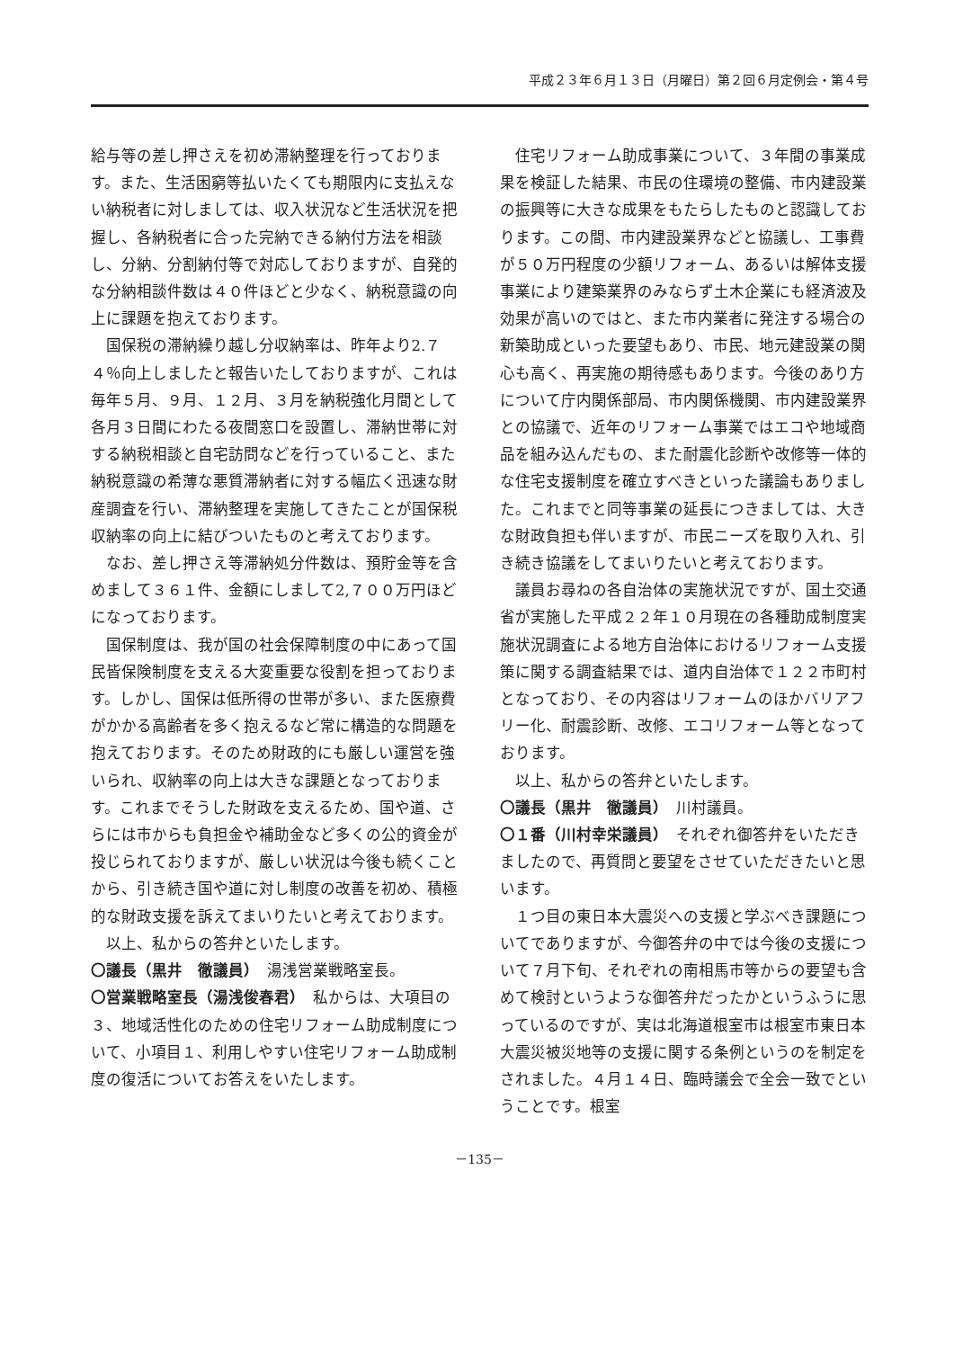平成２３年６月１３日（月曜日）第２回６月定例会・第４号
給与等の差し押さえを初め滞納整理を行っております。また、生活困窮等払いたくても期限内に支払えない納税者に対しましては、収入状況など生活状況を把握し、各納税者に合った完納できる納付方法を相談し、分納、分割納付等で対応しておりますが、自発的な分納相談件数は４０件ほどと少なく、納税意識の向上に課題を抱えております。
国保税の滞納繰り越し分収納率は、昨年より2.７４％向上しましたと報告いたしておりますが、これは毎年５月、９月、１２月、３月を納税強化月間として各月３日間にわたる夜間窓口を設置し、滞納世帯に対する納税相談と自宅訪問などを行っていること、また納税意識の希薄な悪質滞納者に対する幅広く迅速な財産調査を行い、滞納整理を実施してきたことが国保税収納率の向上に結びついたものと考えております。
なお、差し押さえ等滞納処分件数は、預貯金等を含めまして３６１件、金額にしまして2,７００万円ほどになっております。
国保制度は、我が国の社会保障制度の中にあって国民皆保険制度を支える大変重要な役割を担っております。しかし、国保は低所得の世帯が多い、また医療費がかかる高齢者を多く抱えるなど常に構造的な問題を抱えております。そのため財政的にも厳しい運営を強いられ、収納率の向上は大きな課題となっております。これまでそうした財政を支えるため、国や道、さらには市からも負担金や補助金など多くの公的資金が投じられておりますが、厳しい状況は今後も続くことから、引き続き国や道に対し制度の改善を初め、積極的な財政支援を訴えてまいりたいと考えております。
以上、私からの答弁といたします。
〇議長（黒井　徹議員）　湯浅営業戦略室長。
〇営業戦略室長（湯浅俊春君）　私からは、大項目の３、地域活性化のための住宅リフォーム助成制度について、小項目１、利用しやすい住宅リフォーム助成制度の復活についてお答えをいたします。
住宅リフォーム助成事業について、３年間の事業成果を検証した結果、市民の住環境の整備、市内建設業の振興等に大きな成果をもたらしたものと認識しております。この間、市内建設業界などと協議し、工事費が５０万円程度の少額リフォーム、あるいは解体支援事業により建築業界のみならず土木企業にも経済波及効果が高いのではと、また市内業者に発注する場合の新築助成といった要望もあり、市民、地元建設業の関心も高く、再実施の期待感もあります。今後のあり方について庁内関係部局、市内関係機関、市内建設業界との協議で、近年のリフォーム事業ではエコや地域商品を組み込んだもの、また耐震化診断や改修等一体的な住宅支援制度を確立すべきといった議論もありました。これまでと同等事業の延長につきましては、大きな財政負担も伴いますが、市民ニーズを取り入れ、引き続き協議をしてまいりたいと考えております。
議員お尋ねの各自治体の実施状況ですが、国土交通省が実施した平成２２年１０月現在の各種助成制度実施状況調査による地方自治体におけるリフォーム支援策に関する調査結果では、道内自治体で１２２市町村となっており、その内容はリフォームのほかバリアフリー化、耐震診断、改修、エコリフォーム等となっております。
以上、私からの答弁といたします。
〇議長（黒井　徹議員）　川村議員。
〇１番（川村幸栄議員）　それぞれ御答弁をいただきましたので、再質問と要望をさせていただきたいと思います。
１つ目の東日本大震災への支援と学ぶべき課題についてでありますが、今御答弁の中では今後の支援について７月下旬、それぞれの南相馬市等からの要望も含めて検討というような御答弁だったかというふうに思っているのですが、実は北海道根室市は根室市東日本大震災被災地等の支援に関する条例というのを制定をされました。４月１４日、臨時議会で全会一致でということです。根室
－135－